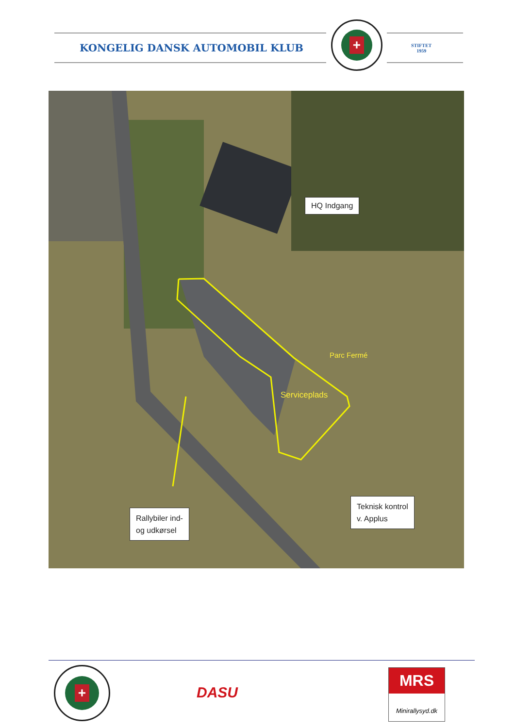KONGELIG DANSK AUTOMOBIL KLUB
+
STIFTET
1959
HQ Indgang
Parc Fermé
Serviceplads
Rallybiler ind-
og udkørsel
Teknisk kontrol
v. Applus
+
DASU
MRS
Minirallysyd.dk